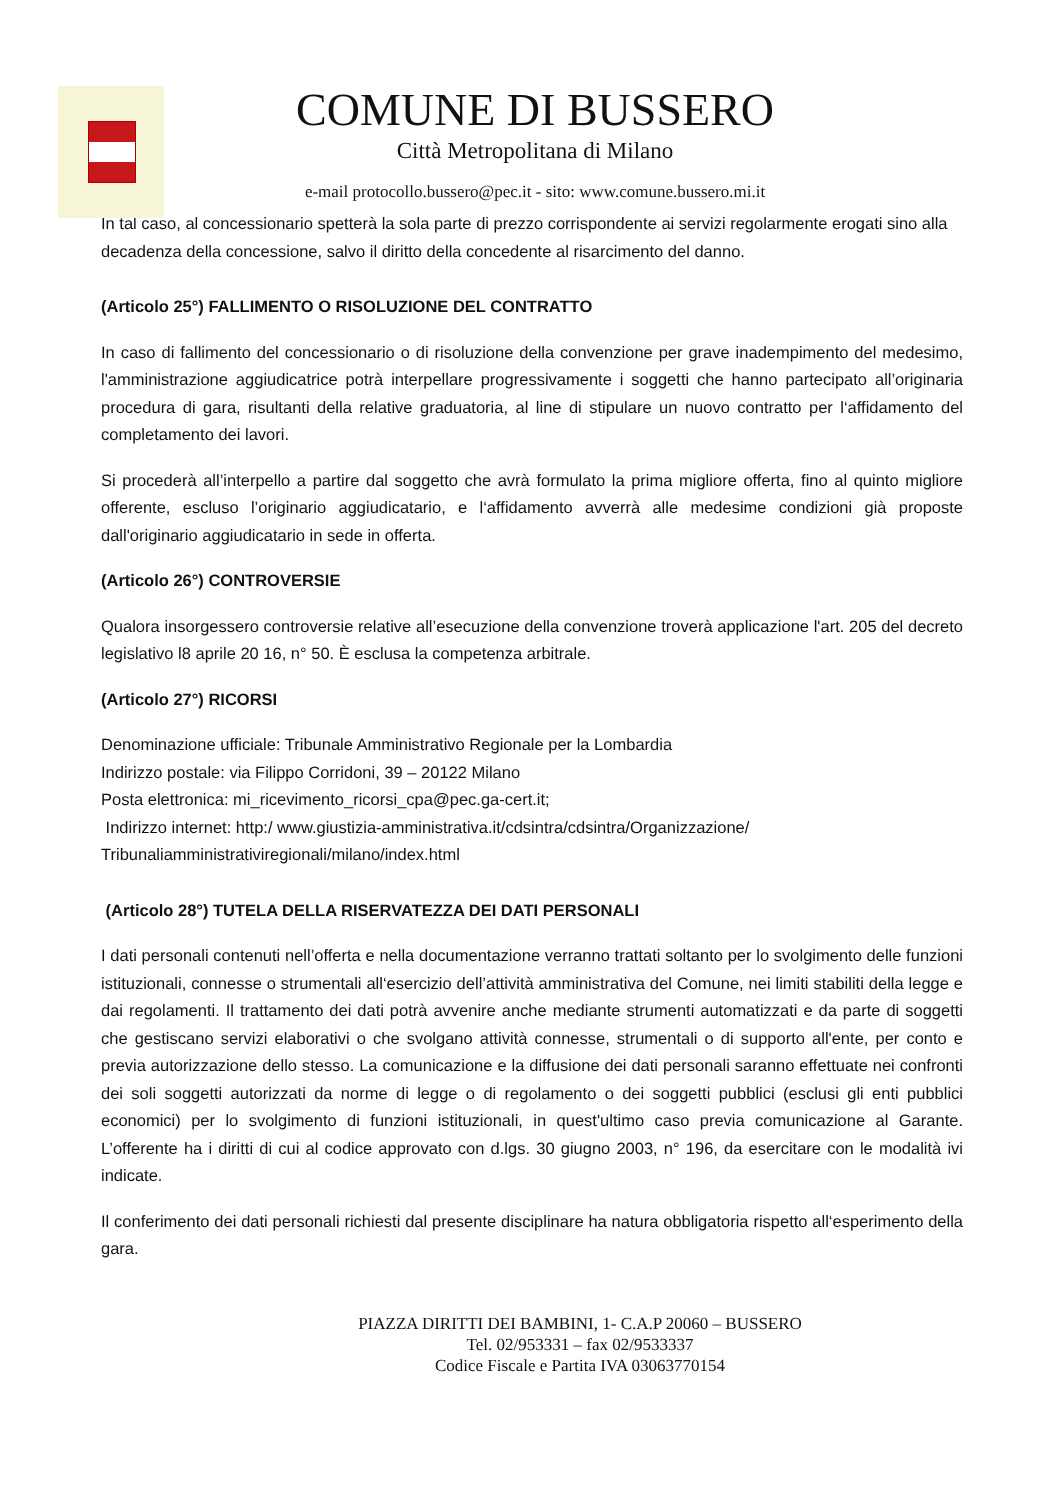COMUNE DI BUSSERO
Città Metropolitana di Milano
e-mail protocollo.bussero@pec.it - sito: www.comune.bussero.mi.it
In tal caso, al concessionario spetterà la sola parte di prezzo corrispondente ai servizi regolarmente erogati sino alla decadenza della concessione, salvo il diritto della concedente al risarcimento del danno.
(Articolo 25°) FALLIMENTO O RISOLUZIONE DEL CONTRATTO
In caso di fallimento del concessionario o di risoluzione della convenzione per grave inadempimento del medesimo, l'amministrazione aggiudicatrice potrà interpellare progressivamente i soggetti che hanno partecipato all’originaria procedura di gara, risultanti della relative graduatoria, al line di stipulare un nuovo contratto per l‘affidamento del completamento dei lavori.
Si procederà all’interpello a partire dal soggetto che avrà formulato la prima migliore offerta, fino al quinto migliore offerente, escluso l’originario aggiudicatario, e l‘affidamento avverrà alle medesime condizioni già proposte dall'originario aggiudicatario in sede in offerta.
(Articolo 26°) CONTROVERSIE
Qualora insorgessero controversie relative all’esecuzione della convenzione troverà applicazione l'art. 205 del decreto legislativo l8 aprile 20 16, n° 50. È esclusa la competenza arbitrale.
(Articolo 27°) RICORSI
Denominazione ufficiale: Tribunale Amministrativo Regionale per la Lombardia
Indirizzo postale: via Filippo Corridoni, 39 – 20122 Milano
Posta elettronica: mi_ricevimento_ricorsi_cpa@pec.ga-cert.it;
Indirizzo internet: http:/ www.giustizia-amministrativa.it/cdsintra/cdsintra/Organizzazione/
Tribunaliamministrativiregionali/milano/index.html
(Articolo 28°) TUTELA DELLA RISERVATEZZA DEI DATI PERSONALI
I dati personali contenuti nell’offerta e nella documentazione verranno trattati soltanto per lo svolgimento delle funzioni istituzionali, connesse o strumentali all‘esercizio dell’attività amministrativa del Comune, nei limiti stabiliti della legge e dai regolamenti. Il trattamento dei dati potrà avvenire anche mediante strumenti automatizzati e da parte di soggetti che gestiscano servizi elaborativi o che svolgano attività connesse, strumentali o di supporto all'ente, per conto e previa autorizzazione dello stesso. La comunicazione e la diffusione dei dati personali saranno effettuate nei confronti dei soli soggetti autorizzati da norme di legge o di regolamento o dei soggetti pubblici (esclusi gli enti pubblici economici) per lo svolgimento di funzioni istituzionali, in quest'ultimo caso previa comunicazione al Garante. L’offerente ha i diritti di cui al codice approvato con d.lgs. 30 giugno 2003, n° 196, da esercitare con le modalità ivi indicate.
Il conferimento dei dati personali richiesti dal presente disciplinare ha natura obbligatoria rispetto all‘esperimento della gara.
PIAZZA DIRITTI DEI BAMBINI, 1- C.A.P 20060 – BUSSERO
Tel. 02/953331 – fax 02/9533337
Codice Fiscale e Partita IVA 03063770154